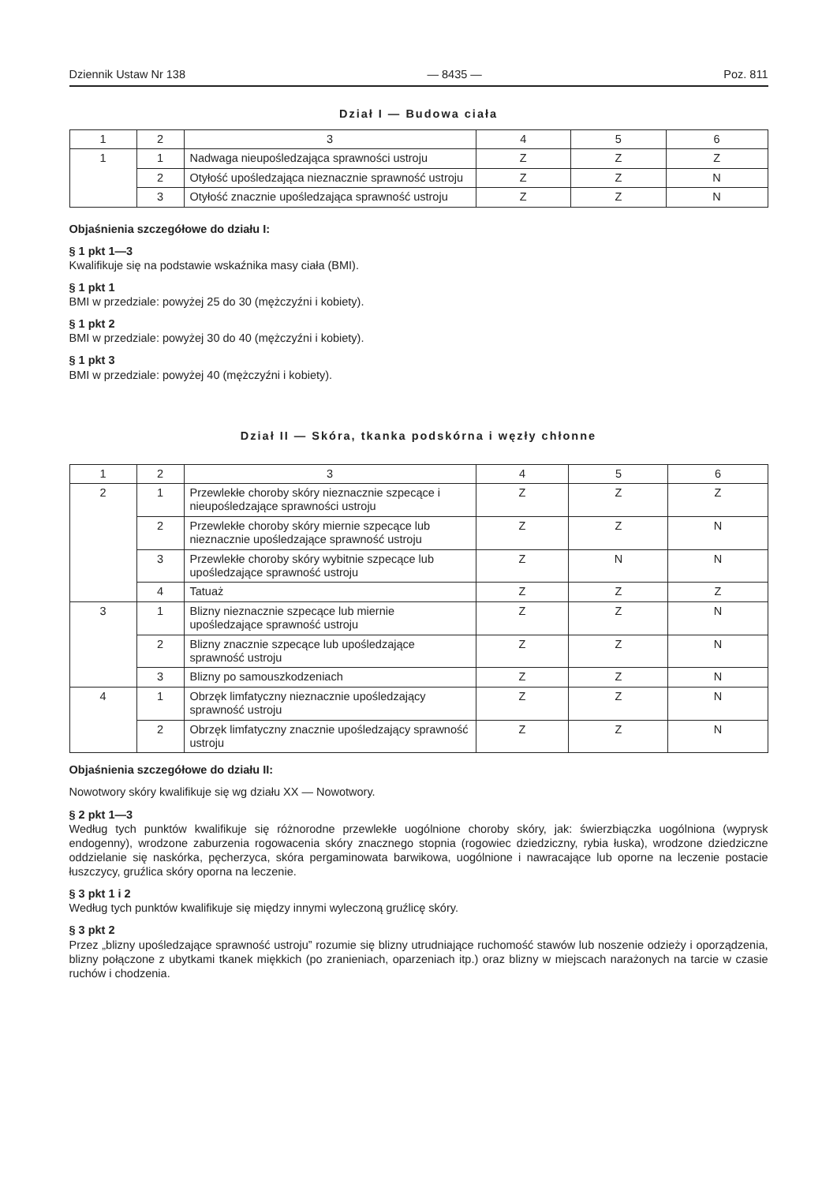Dziennik Ustaw Nr 138 — 8435 — Poz. 811
Dział I — Budowa ciała
| 1 | 2 | 3 | 4 | 5 | 6 |
| --- | --- | --- | --- | --- | --- |
| 1 | 1 | Nadwaga nieupośledzająca sprawności ustroju | Z | Z | Z |
| | 2 | Otyłość upośledzająca nieznacznie sprawność ustroju | Z | Z | N |
| | 3 | Otyłość znacznie upośledzająca sprawność ustroju | Z | Z | N |
Objaśnienia szczegółowe do działu I:
§ 1 pkt 1—3
Kwalifikuje się na podstawie wskaźnika masy ciała (BMI).
§ 1 pkt 1
BMI w przedziale: powyżej 25 do 30 (mężczyźni i kobiety).
§ 1 pkt 2
BMI w przedziale: powyżej 30 do 40 (mężczyźni i kobiety).
§ 1 pkt 3
BMI w przedziale: powyżej 40 (mężczyźni i kobiety).
Dział II — Skóra, tkanka podskórna i węzły chłonne
| 1 | 2 | 3 | 4 | 5 | 6 |
| --- | --- | --- | --- | --- | --- |
| 2 | 1 | Przewlekłe choroby skóry nieznacznie szpecące i nieupośledzające sprawności ustroju | Z | Z | Z |
| | 2 | Przewlekłe choroby skóry miernie szpecące lub nieznacznie upośledzające sprawność ustroju | Z | Z | N |
| | 3 | Przewlekłe choroby skóry wybitnie szpecące lub upośledzające sprawność ustroju | Z | N | N |
| | 4 | Tatuaż | Z | Z | Z |
| 3 | 1 | Blizny nieznacznie szpecące lub miernie upośledzające sprawność ustroju | Z | Z | N |
| | 2 | Blizny znacznie szpecące lub upośledzające sprawność ustroju | Z | Z | N |
| | 3 | Blizny po samouszkodzeniach | Z | Z | N |
| 4 | 1 | Obrzęk limfatyczny nieznacznie upośledzający sprawność ustroju | Z | Z | N |
| | 2 | Obrzęk limfatyczny znacznie upośledzający sprawność ustroju | Z | Z | N |
Objaśnienia szczegółowe do działu II:
Nowotwory skóry kwalifikuje się wg działu XX — Nowotwory.
§ 2 pkt 1—3
Według tych punktów kwalifikuje się różnorodne przewlekłe uogólnione choroby skóry, jak: świerzbiączka uogólniona (wyprysk endogenny), wrodzone zaburzenia rogowacenia skóry znacznego stopnia (rogowiec dziedziczny, rybia łuska), wrodzone dziedziczne oddzielanie się naskórka, pęcherzyca, skóra pergaminowata barwikowa, uogólnione i nawracające lub oporne na leczenie postacie łuszczycy, gruźlica skóry oporna na leczenie.
§ 3 pkt 1 i 2
Według tych punktów kwalifikuje się między innymi wyleczoną gruźlicę skóry.
§ 3 pkt 2
Przez „blizny upośledzające sprawność ustroju” rozumie się blizny utrudniające ruchomość stawów lub noszenie odzieży i oporządzenia, blizny połączone z ubytkami tkanek miękkich (po zranieniach, oparzeniach itp.) oraz blizny w miejscach narażonych na tarcie w czasie ruchów i chodzenia.